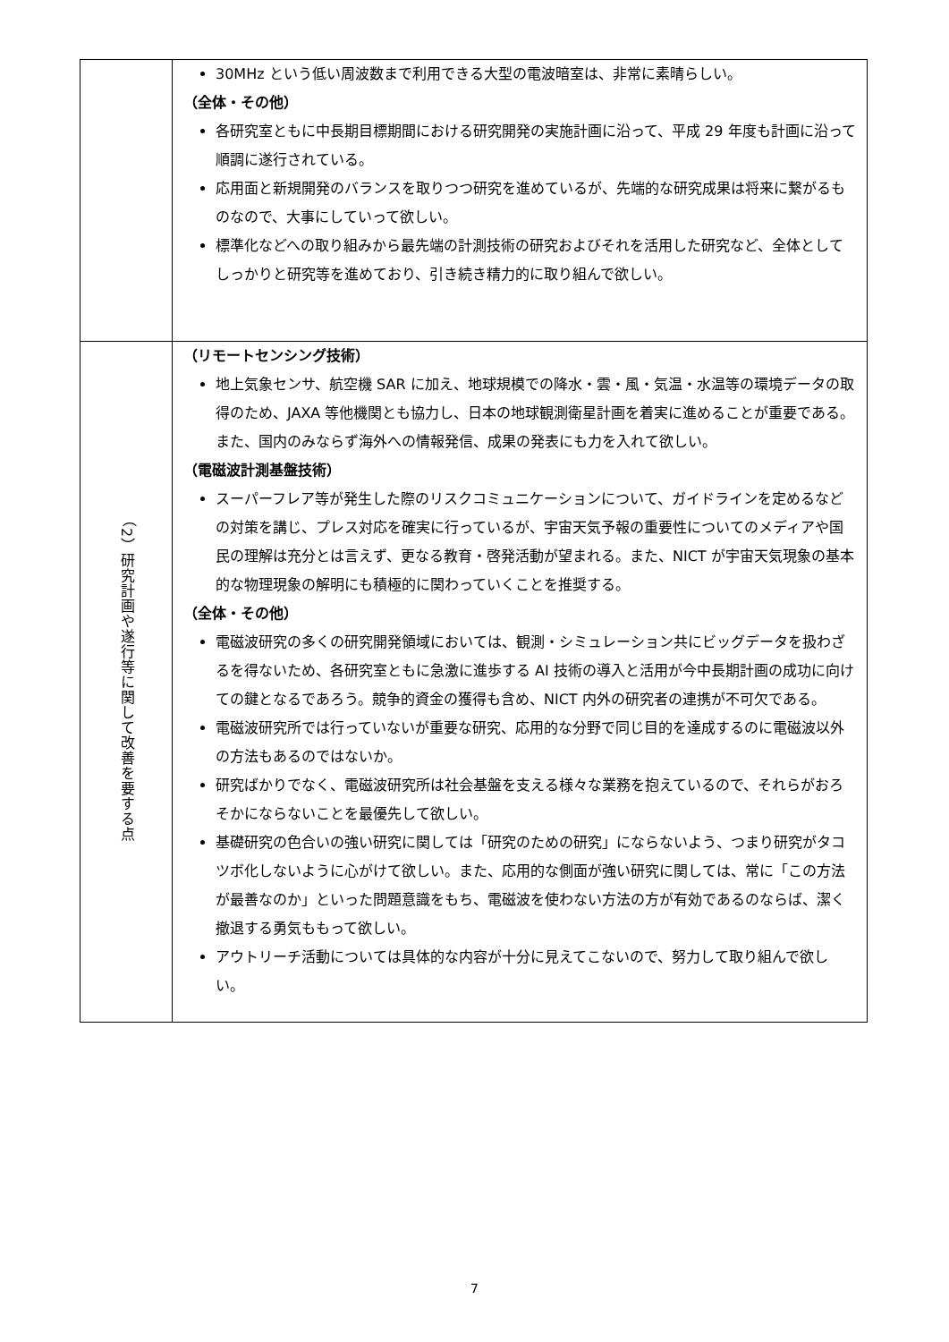| | 30MHz という低い周波数まで利用できる大型の電波暗室は、非常に素晴らしい。 （全体・その他） 各研究室ともに中長期目標期間における研究開発の実施計画に沿って、平成 29 年度も計画に沿って順調に遂行されている。 応用面と新規開発のバランスを取りつつ研究を進めているが、先端的な研究成果は将来に繋がるものなので、大事にしていって欲しい。 標準化などへの取り組みから最先端の計測技術の研究およびそれを活用した研究など、全体としてしっかりと研究等を進めており、引き続き精力的に取り組んで欲しい。 |
| （2）研究計画や遂行等に関して改善を要する点 | （リモートセンシング技術） 地上気象センサ、航空機 SAR に加え、地球規模での降水・雲・風・気温・水温等の環境データの取得のため、JAXA 等他機関とも協力し、日本の地球観測衛星計画を着実に進めることが重要である。また、国内のみならず海外への情報発信、成果の発表にも力を入れて欲しい。 （電磁波計測基盤技術） スーパーフレア等が発生した際のリスクコミュニケーションについて、ガイドラインを定めるなどの対策を講じ、プレス対応を確実に行っているが、宇宙天気予報の重要性についてのメディアや国民の理解は充分とは言えず、更なる教育・啓発活動が望まれる。また、NICT が宇宙天気現象の基本的な物理現象の解明にも積極的に関わっていくことを推奨する。 （全体・その他） 電磁波研究の多くの研究開発領域においては、観測・シミュレーション共にビッグデータを扱わざるを得ないため、各研究室ともに急激に進歩する AI 技術の導入と活用が今中長期計画の成功に向けての鍵となるであろう。競争的資金の獲得も含め、NICT 内外の研究者の連携が不可欠である。 電磁波研究所では行っていないが重要な研究、応用的な分野で同じ目的を達成するのに電磁波以外の方法もあるのではないか。 研究ばかりでなく、電磁波研究所は社会基盤を支える様々な業務を抱えているので、それらがおろそかにならないことを最優先して欲しい。 基礎研究の色合いの強い研究に関しては「研究のための研究」にならないよう、つまり研究がタコツボ化しないように心がけて欲しい。また、応用的な側面が強い研究に関しては、常に「この方法が最善なのか」といった問題意識をもち、電磁波を使わない方法の方が有効であるのならば、潔く撤退する勇気ももって欲しい。 アウトリーチ活動については具体的な内容が十分に見えてこないので、努力して取り組んで欲しい。 |
7